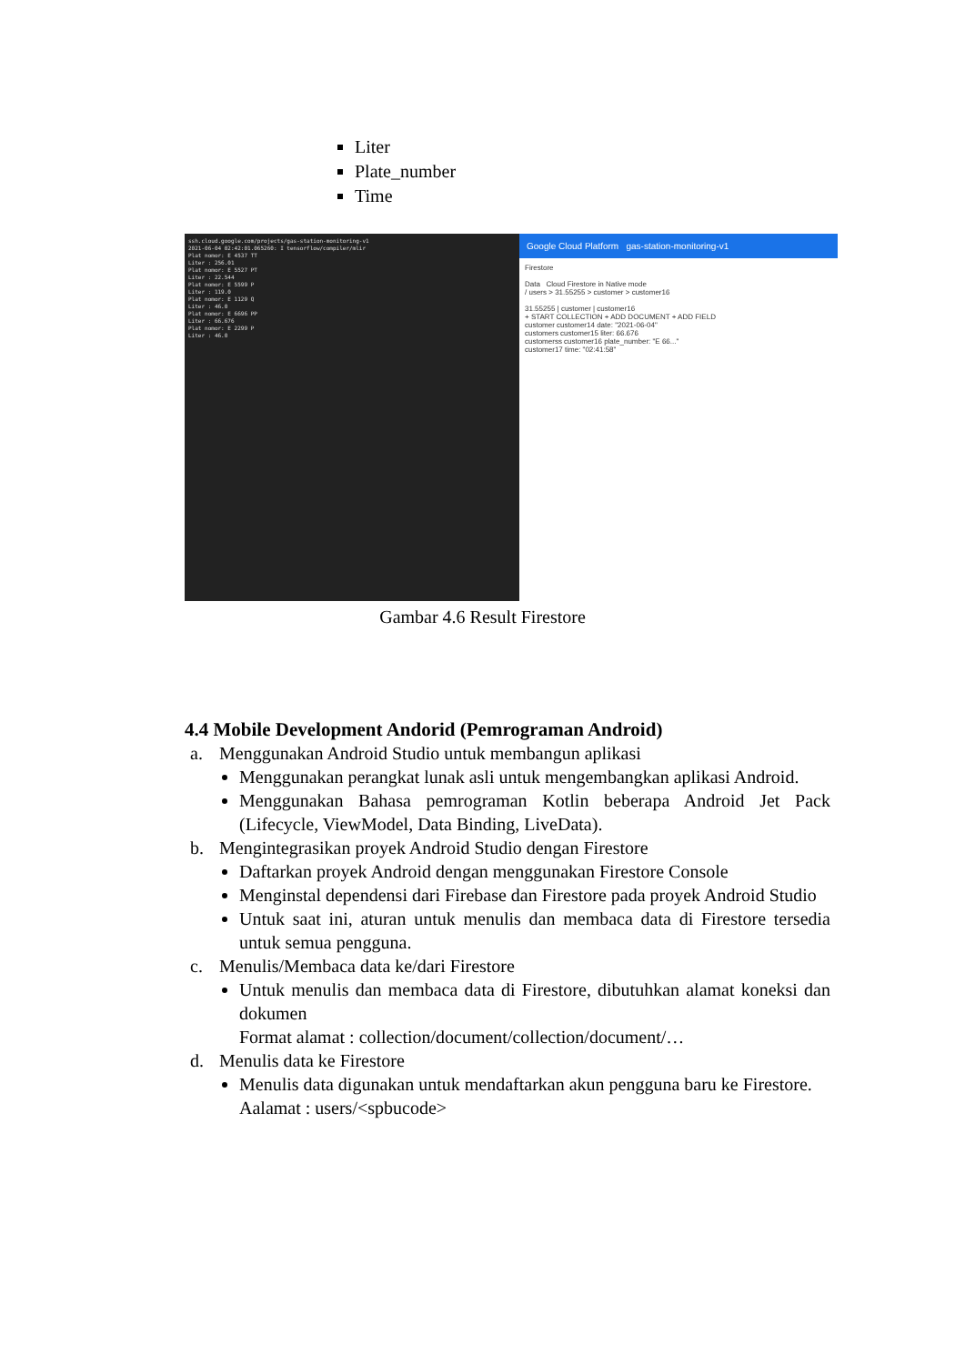Liter
Plate_number
Time
ssh.cloud.google.com/projects/gas-station-monitoring-v1
2021-06-04 02:42:01.065260: I tensorflow/compiler/mlir
Plat nomor: E 4537 TT
Liter : 256.01
Plat nomor: E 5527 PT
Liter : 22.544
Plat nomor: E 5599 P
Liter : 119.0
Plat nomor: E 1129 Q
Liter : 46.0
Plat nomor: E 6696 PP
Liter : 66.676
Plat nomor: E 2299 P
Liter : 46.0
Google Cloud Platform gas-station-monitoring-v1
Firestore
Data Cloud Firestore in Native mode
/ users > 31.55255 > customer > customer16
31.55255 | customer | customer16
+ START COLLECTION + ADD DOCUMENT + ADD FIELD
customer customer14 date: "2021-06-04"
customers customer15 liter: 66.676
customerss customer16 plate_number: "E 66..."
customer17 time: "02:41:58"
Gambar 4.6 Result Firestore
4.4 Mobile Development Andorid (Pemrograman Android)
a. Menggunakan Android Studio untuk membangun aplikasi
Menggunakan perangkat lunak asli untuk mengembangkan aplikasi Android.
Menggunakan Bahasa pemrograman Kotlin beberapa Android Jet Pack (Lifecycle, ViewModel, Data Binding, LiveData).
b. Mengintegrasikan proyek Android Studio dengan Firestore
Daftarkan proyek Android dengan menggunakan Firestore Console
Menginstal dependensi dari Firebase dan Firestore pada proyek Android Studio
Untuk saat ini, aturan untuk menulis dan membaca data di Firestore tersedia untuk semua pengguna.
c. Menulis/Membaca data ke/dari Firestore
Untuk menulis dan membaca data di Firestore, dibutuhkan alamat koneksi dan dokumen
Format alamat : collection/document/collection/document/…
d. Menulis data ke Firestore
Menulis data digunakan untuk mendaftarkan akun pengguna baru ke Firestore.
Aalamat : users/<spbucode>